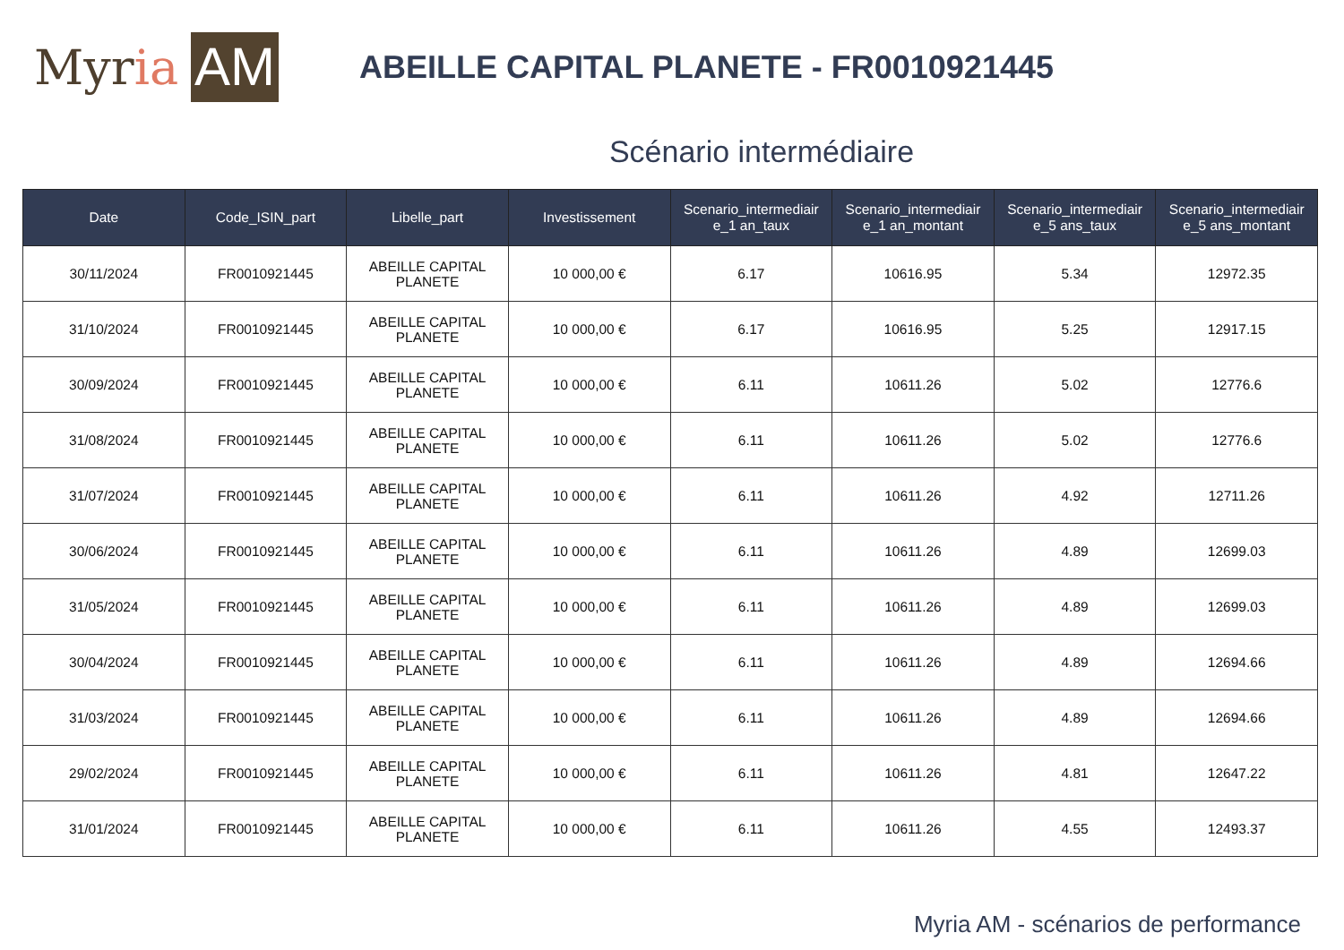Myr ia AM
ABEILLE CAPITAL PLANETE - FR0010921445
Scénario intermédiaire
| Date | Code_ISIN_part | Libelle_part | Investissement | Scenario_intermediair e_1 an_taux | Scenario_intermediair e_1 an_montant | Scenario_intermediair e_5 ans_taux | Scenario_intermediair e_5 ans_montant |
| --- | --- | --- | --- | --- | --- | --- | --- |
| 30/11/2024 | FR0010921445 | ABEILLE CAPITAL PLANETE | 10 000,00 € | 6.17 | 10616.95 | 5.34 | 12972.35 |
| 31/10/2024 | FR0010921445 | ABEILLE CAPITAL PLANETE | 10 000,00 € | 6.17 | 10616.95 | 5.25 | 12917.15 |
| 30/09/2024 | FR0010921445 | ABEILLE CAPITAL PLANETE | 10 000,00 € | 6.11 | 10611.26 | 5.02 | 12776.6 |
| 31/08/2024 | FR0010921445 | ABEILLE CAPITAL PLANETE | 10 000,00 € | 6.11 | 10611.26 | 5.02 | 12776.6 |
| 31/07/2024 | FR0010921445 | ABEILLE CAPITAL PLANETE | 10 000,00 € | 6.11 | 10611.26 | 4.92 | 12711.26 |
| 30/06/2024 | FR0010921445 | ABEILLE CAPITAL PLANETE | 10 000,00 € | 6.11 | 10611.26 | 4.89 | 12699.03 |
| 31/05/2024 | FR0010921445 | ABEILLE CAPITAL PLANETE | 10 000,00 € | 6.11 | 10611.26 | 4.89 | 12699.03 |
| 30/04/2024 | FR0010921445 | ABEILLE CAPITAL PLANETE | 10 000,00 € | 6.11 | 10611.26 | 4.89 | 12694.66 |
| 31/03/2024 | FR0010921445 | ABEILLE CAPITAL PLANETE | 10 000,00 € | 6.11 | 10611.26 | 4.89 | 12694.66 |
| 29/02/2024 | FR0010921445 | ABEILLE CAPITAL PLANETE | 10 000,00 € | 6.11 | 10611.26 | 4.81 | 12647.22 |
| 31/01/2024 | FR0010921445 | ABEILLE CAPITAL PLANETE | 10 000,00 € | 6.11 | 10611.26 | 4.55 | 12493.37 |
Myria AM - scénarios de performance